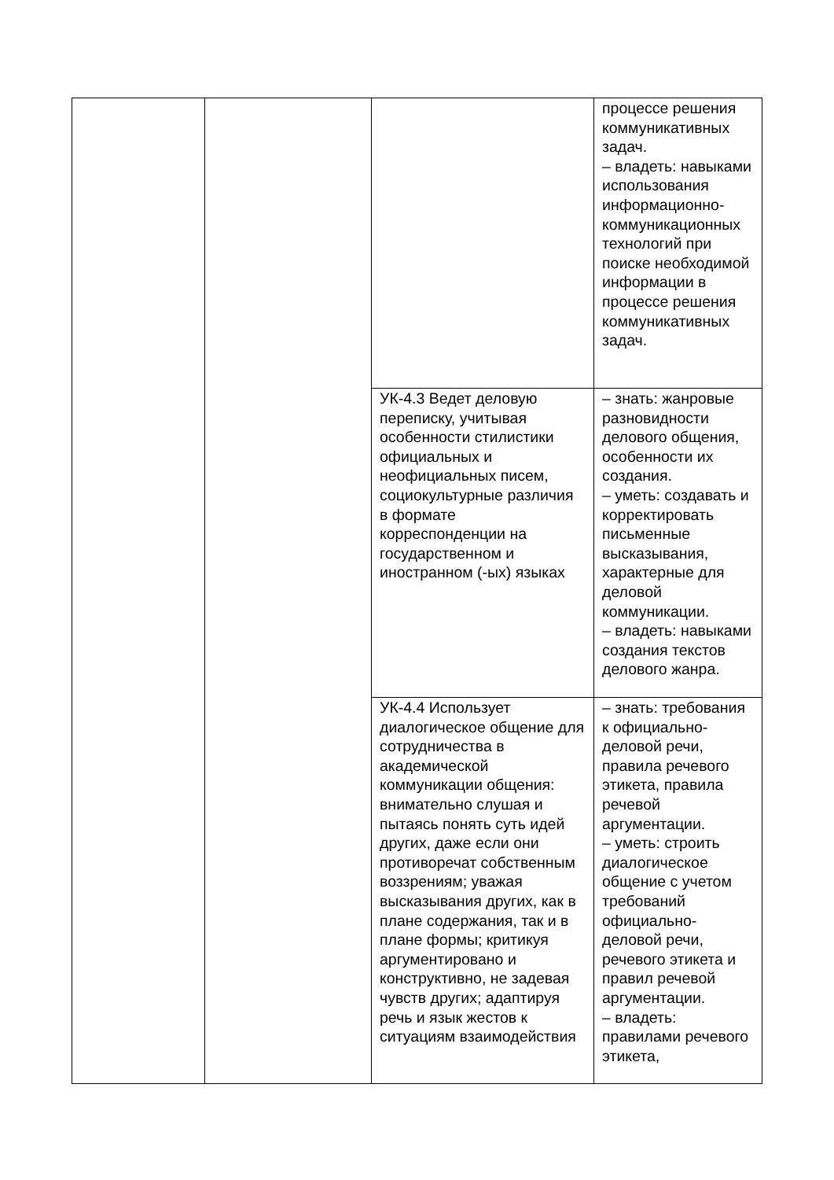| | | | процессе решения коммуникативных задач. – владеть: навыками использования информационно-коммуникационных технологий при поиске необходимой информации в процессе решения коммуникативных задач. |
| | | УК-4.3 Ведет деловую переписку, учитывая особенности стилистики официальных и неофициальных писем, социокультурные различия в формате корреспонденции на государственном и иностранном (-ых) языках | – знать: жанровые разновидности делового общения, особенности их создания. – уметь: создавать и корректировать письменные высказывания, характерные для деловой коммуникации. – владеть: навыками создания текстов делового жанра. |
| | | УК-4.4 Использует диалогическое общение для сотрудничества в академической коммуникации общения: внимательно слушая и пытаясь понять суть идей других, даже если они противоречат собственным воззрениям; уважая высказывания других, как в плане содержания, так и в плане формы; критикуя аргументировано и конструктивно, не задевая чувств других; адаптируя речь и язык жестов к ситуациям взаимодействия | – знать: требования к официально-деловой речи, правила речевого этикета, правила речевой аргументации. – уметь: строить диалогическое общение с учетом требований официально-деловой речи, речевого этикета и правил речевой аргументации. – владеть: правилами речевого этикета, |